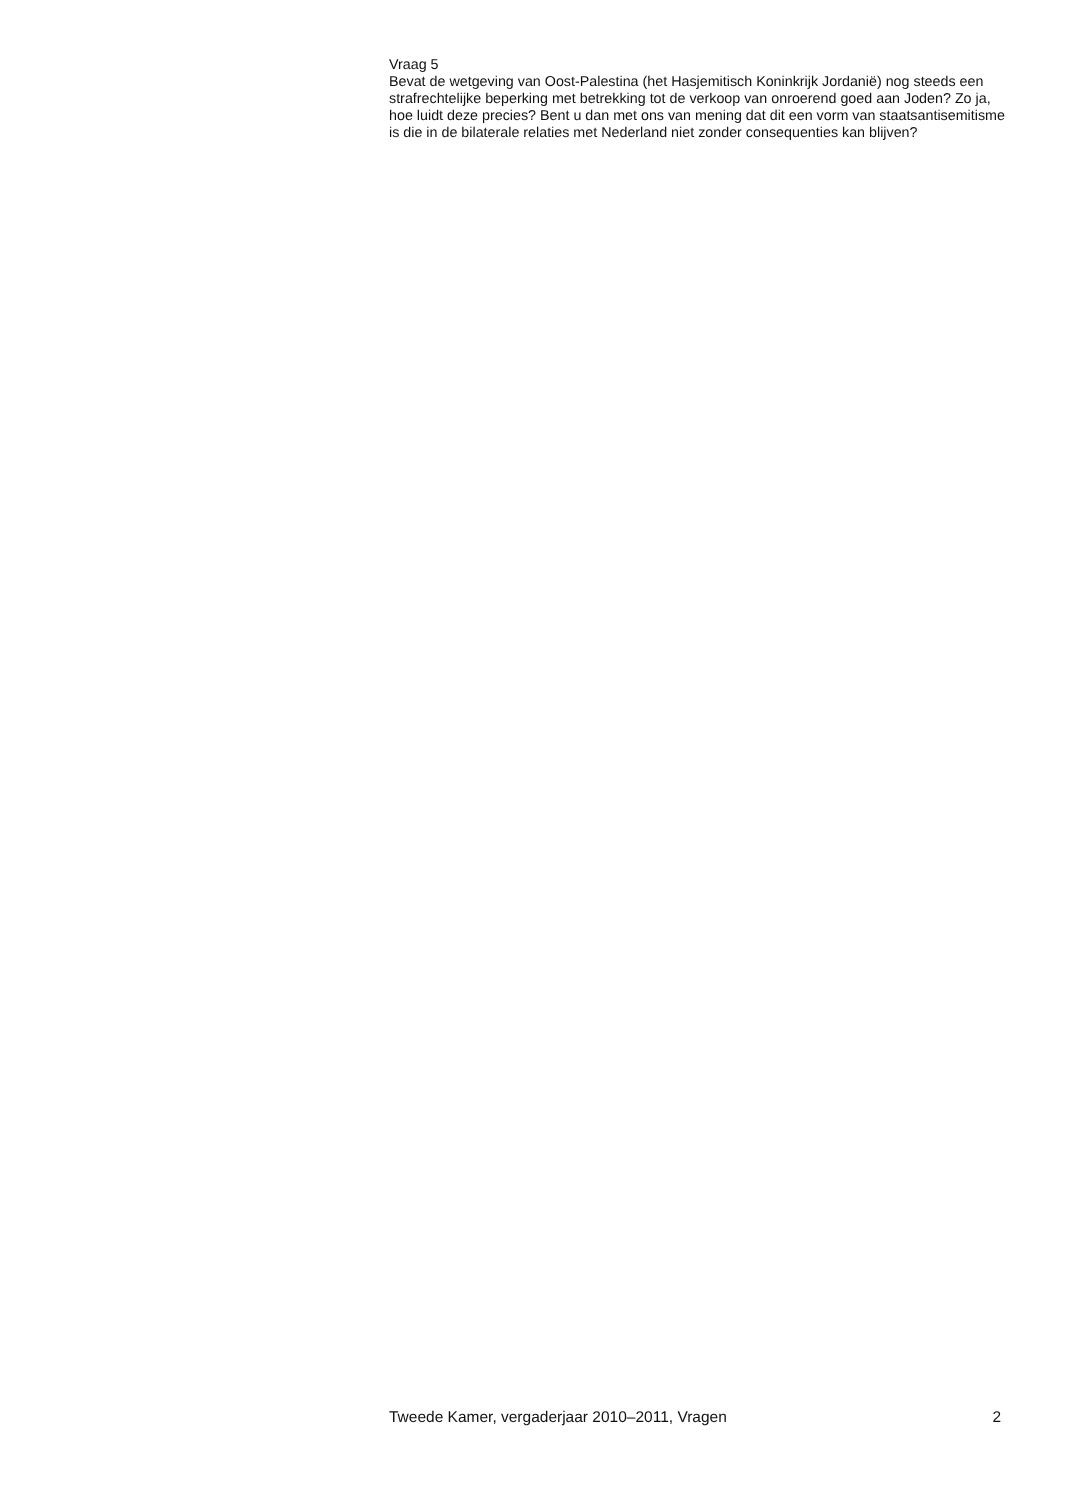Vraag 5
Bevat de wetgeving van Oost-Palestina (het Hasjemitisch Koninkrijk Jordanië) nog steeds een strafrechtelijke beperking met betrekking tot de verkoop van onroerend goed aan Joden? Zo ja, hoe luidt deze precies? Bent u dan met ons van mening dat dit een vorm van staatsantisemitisme is die in de bilaterale relaties met Nederland niet zonder consequenties kan blijven?
Tweede Kamer, vergaderjaar 2010–2011, Vragen 2